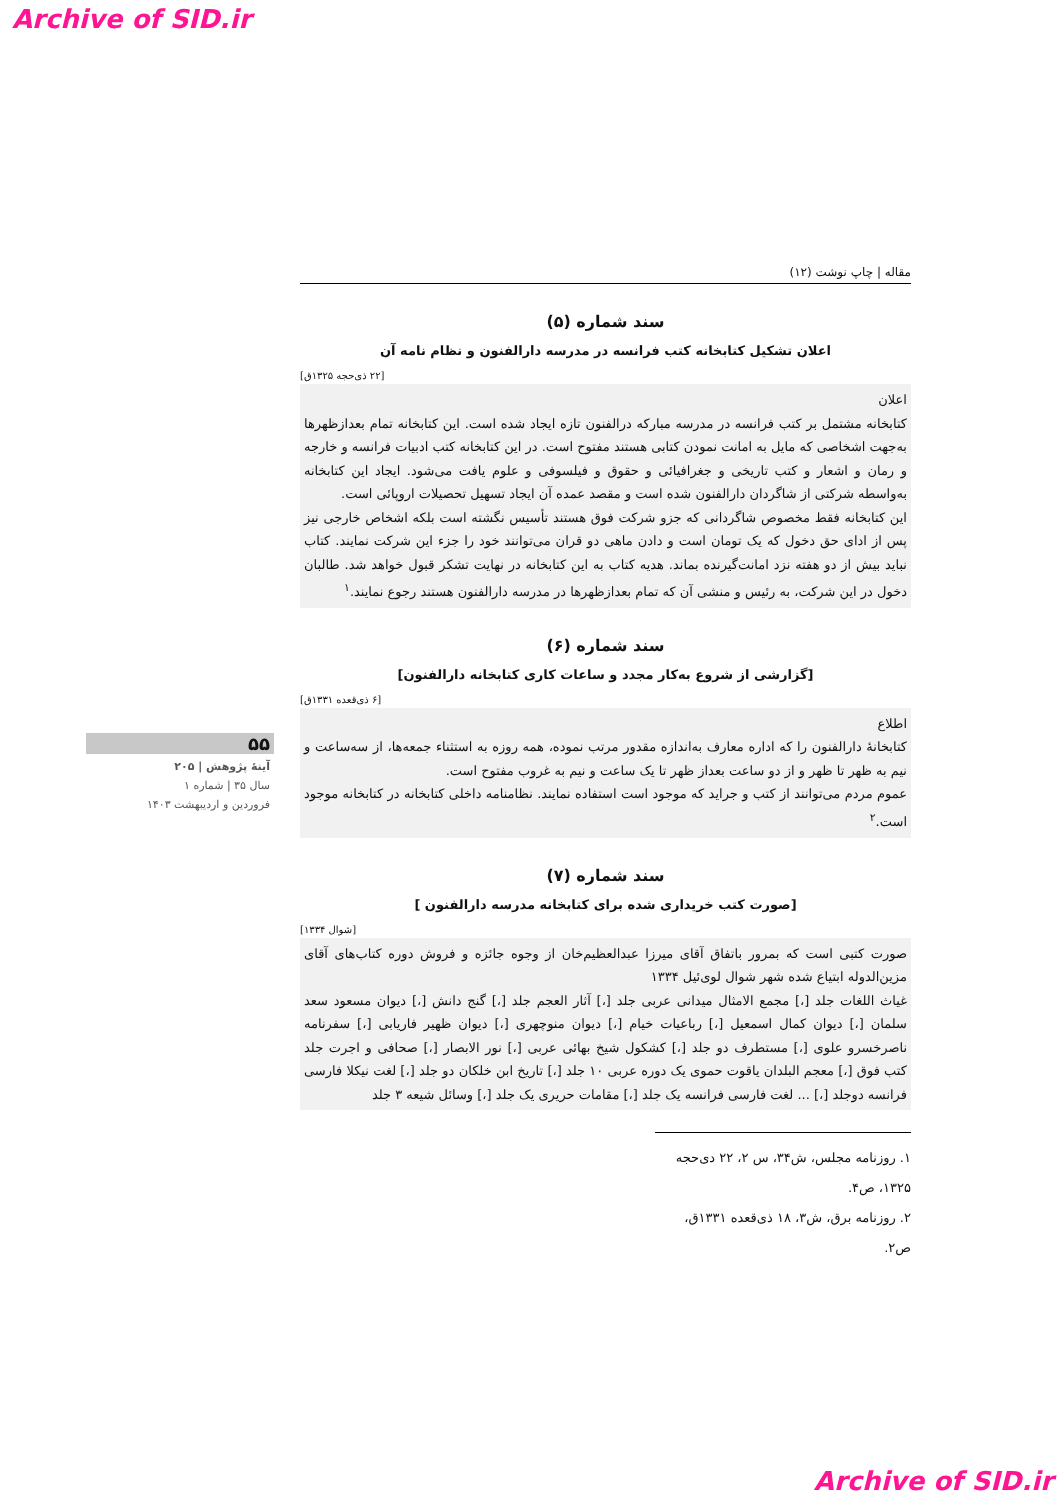Archive of SID.ir
مقاله | چاپ نوشت (۱۲)
سند شماره (۵)
اعلان تشکیل کتابخانه کتب فرانسه در مدرسه دارالفنون و نظام نامه آن
[۲۲ ذی‌حجه ۱۳۲۵ق]
اعلان
کتابخانه مشتمل بر کتب فرانسه در مدرسه مبارکه درالفنون تازه ایجاد شده است. این کتابخانه تمام بعدازظهرها به‌جهت اشخاصی که مایل به امانت نمودن کتابی هستند مفتوح است. در این کتابخانه کتب ادبیات فرانسه و خارجه و رمان و اشعار و کتب تاریخی و جغرافیائی و حقوق و فیلسوفی و علوم یافت می‌شود. ایجاد این کتابخانه به‌واسطه شرکتی از شاگردان دارالفنون شده است و مقصد عمده آن ایجاد تسهیل تحصیلات اروپائی است.
این کتابخانه فقط مخصوص شاگردانی که جزو شرکت فوق هستند تأسیس نگشته است بلکه اشخاص خارجی نیز پس از ادای حق دخول که یک تومان است و دادن ماهی دو قران می‌توانند خود را جزء این شرکت نمایند. کتاب نباید بیش از دو هفته نزد امانت‌گیرنده بماند. هدیه کتاب به این کتابخانه در نهایت تشکر قبول خواهد شد. طالبان دخول در این شرکت، به رئیس و منشی آن که تمام بعدازظهرها در مدرسه دارالفنون هستند رجوع نمایند.<sup>۱</sup>
سند شماره (۶)
[گزارشی از شروع به‌کار مجدد و ساعات کاری کتابخانه دارالفنون]
[۶ ذی‌قعده ۱۳۳۱ق]
اطلاع
کتابخانهٔ دارالفنون را که اداره معارف به‌اندازه مقدور مرتب نموده، همه روزه به استثناء جمعه‌ها، از سه‌ساعت و نیم به ظهر تا ظهر و از دو ساعت بعداز ظهر تا یک ساعت و نیم به غروب مفتوح است.
عموم مردم می‌توانند از کتب و جراید که موجود است استفاده نمایند. نظامنامه داخلی کتابخانه در کتابخانه موجود است.<sup>۲</sup>
سند شماره (۷)
[صورت کتب خریداری شده برای کتابخانه مدرسه دارالفنون ]
[شوال ۱۳۳۴]
صورت کتبی است که بمرور باتفاق آقای میرزا عبدالعظیم‌خان از وجوه جائزه و فروش دوره کتاب‌های آقای مزین‌الدوله ابتیاع شده شهر شوال لوی‌ئیل ۱۳۳۴
غیاث اللغات جلد [،] مجمع الامثال میدانی عربی جلد [،] آثار العجم جلد [،] گنج دانش [،] دیوان مسعود سعد سلمان [،] دیوان کمال اسمعیل [،] رباعیات خیام [،] دیوان منوچهری [،] دیوان ظهیر فاریابی [،] سفرنامه ناصرخسرو علوی [،] مستطرف دو جلد [،] کشکول شیخ بهائی عربی [،] نور الابصار [،] صحافی و اجرت جلد کتب فوق [،] معجم البلدان یاقوت حموی یک دوره عربی ۱۰ جلد [،] تاریخ ابن خلکان دو جلد [،] لغت نیکلا فارسی فرانسه دوجلد [،] ... لغت فارسی فرانسه یک جلد [،] مقامات حریری یک جلد [،] وسائل شیعه ۳ جلد
۱. روزنامه مجلس، ش۳۴، س ۲، ۲۲ دی‌حجه ۱۳۲۵، ص۴.
۲. روزنامه برق، ش۳، ۱۸ ذی‌قعده ۱۳۳۱ق، ص۲.
۵۵
آینهٔ پژوهش | ۲۰۵
سال ۳۵ | شماره ۱
فروردین و اردیبهشت ۱۴۰۳
Archive of SID.ir